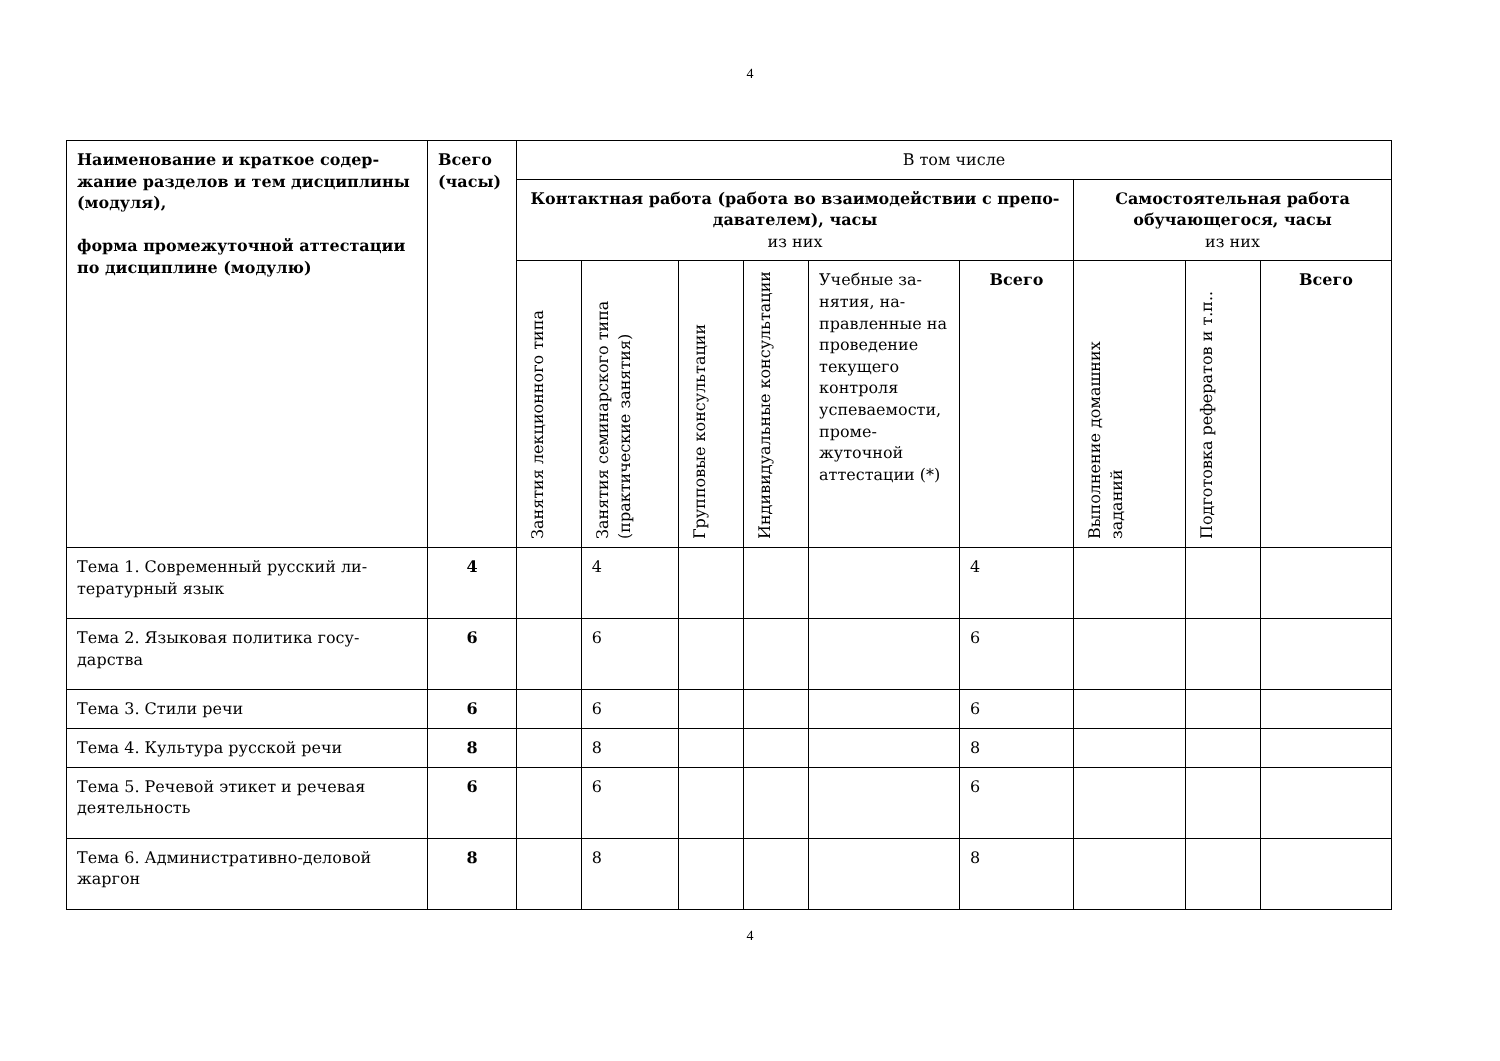4
| Наименование и краткое содер­жание разделов и тем дисцип­лины (модуля), форма промежуточной аттеста­ции по дисциплине (модулю) | Всего (часы) | В том числе | | | | | | | | |
| --- | --- | --- | --- | --- | --- | --- | --- | --- | --- | --- |
| | | Контактная работа (работа во взаимодействии с препо­давателем), часы из них | | | | | | Самостоятельная рабо­та обучающегося, часы из них | | |
| | | Занятия лекционного ти­па | Занятия семинарского типа (практические заня­тия) | Групповые консультации | Индивидуальные кон­сультации | Учебные за­нятия, на­правленные на проведе­ние текуще­го контроля успеваемо­сти, проме­жуточной аттестации (*) | Всего | Выполнение домашних заданий | Подготовка рефератов и т.п.. | Всего |
| Тема 1. Современный русский ли­тературный язык | 4 | | 4 | | | | 4 | | | |
| Тема 2. Языковая политика госу­дарства | 6 | | 6 | | | | 6 | | | |
| Тема 3. Стили речи | 6 | | 6 | | | | 6 | | | |
| Тема 4. Культура русской речи | 8 | | 8 | | | | 8 | | | |
| Тема 5. Речевой этикет и речевая деятельность | 6 | | 6 | | | | 6 | | | |
| Тема 6. Административно-деловой жаргон | 8 | | 8 | | | | 8 | | | |
4